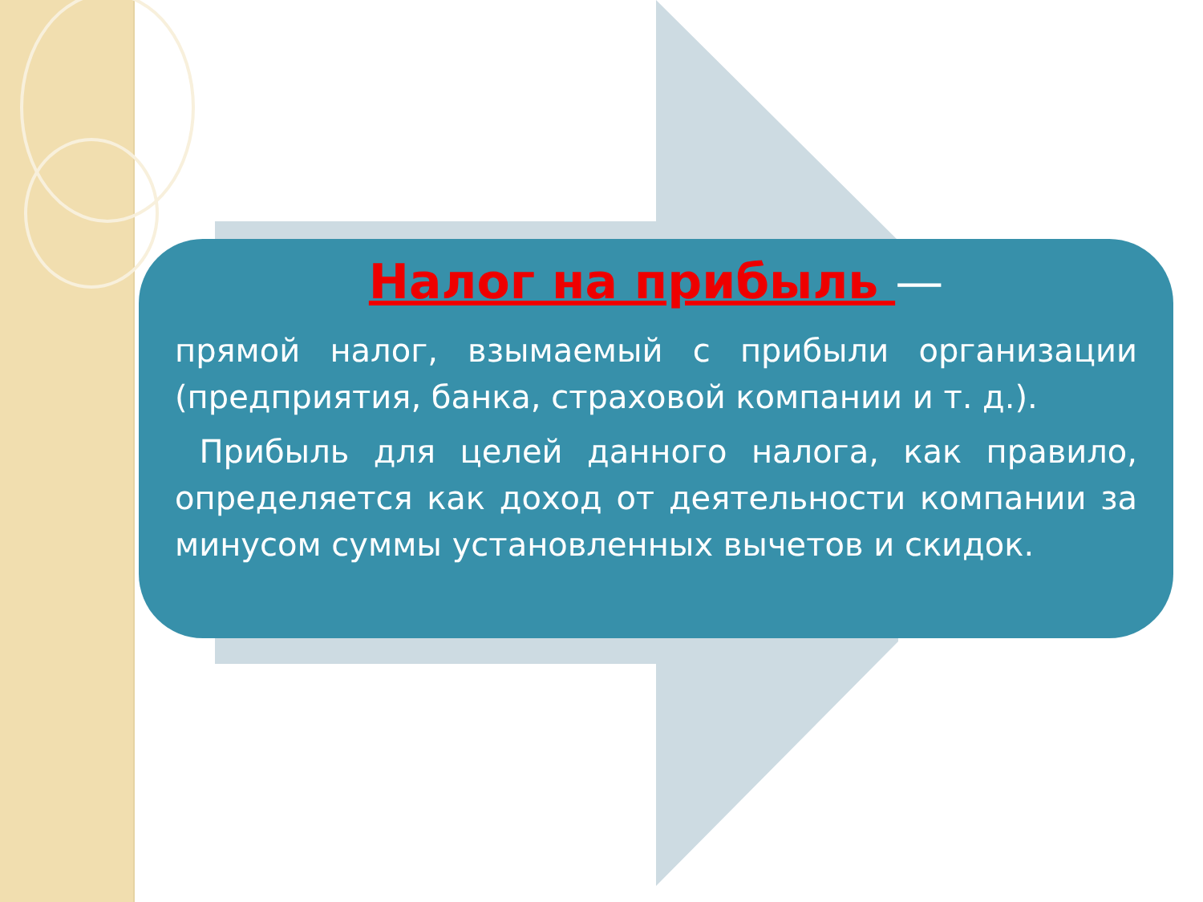Налог на прибыль —
прямой налог, взымаемый с прибыли организации (предприятия, банка, страховой компании и т. д.).
Прибыль для целей данного налога, как правило, определяется как доход от деятельности компании за минусом суммы установленных вычетов и скидок.